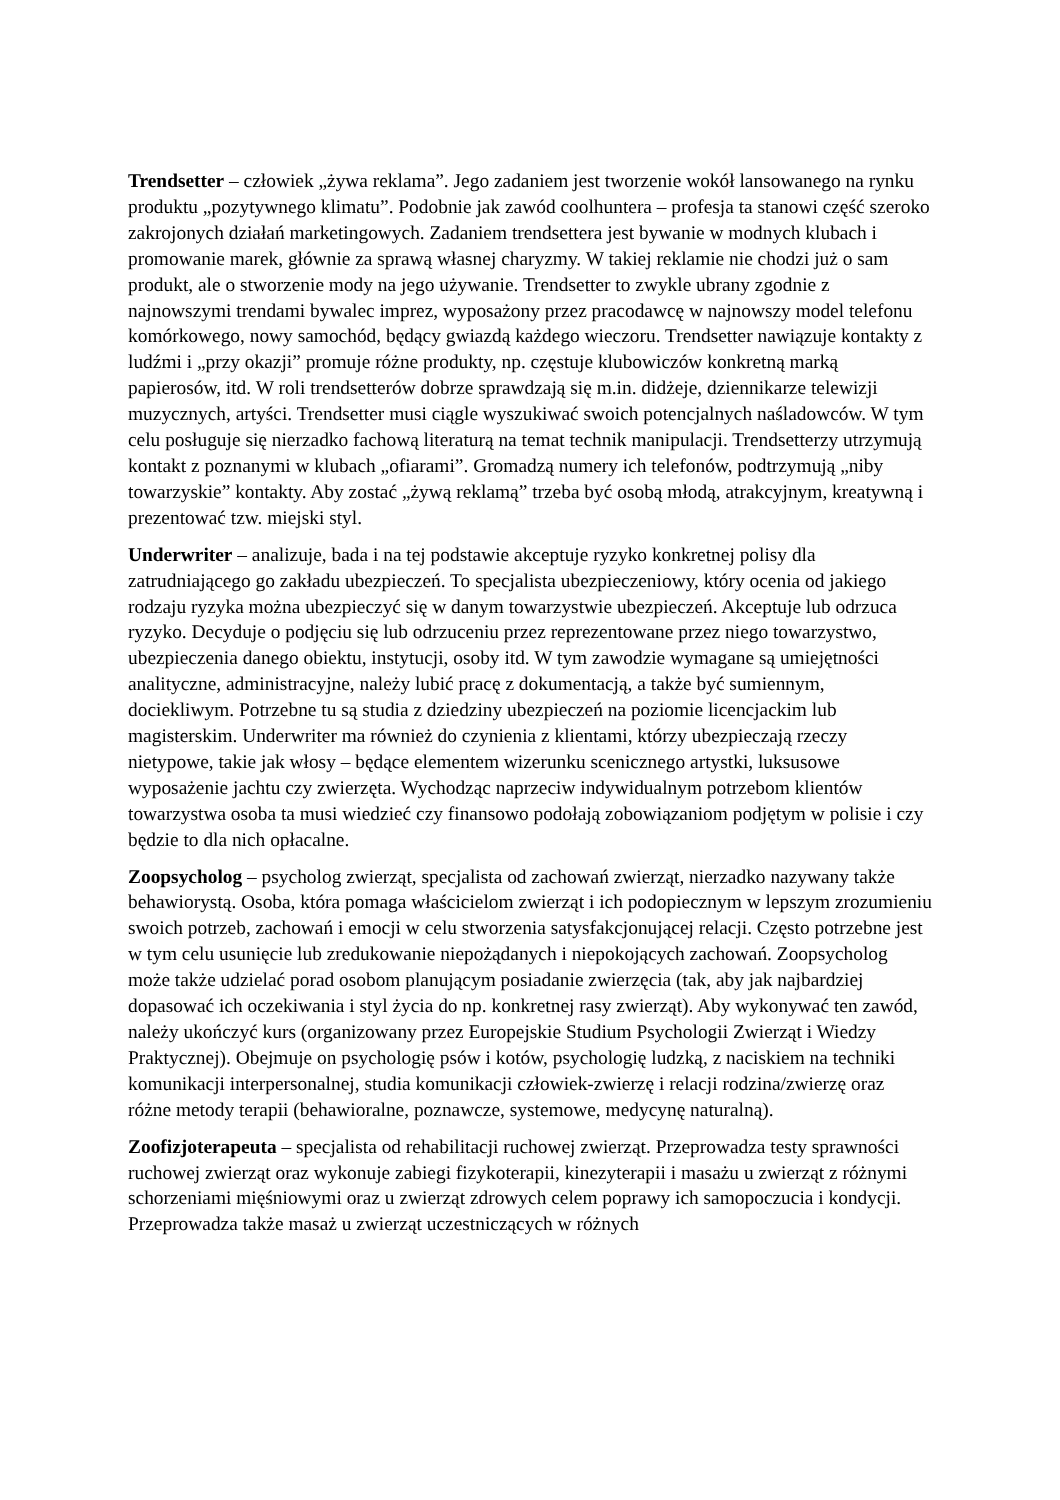Trendsetter – człowiek „żywa reklama”. Jego zadaniem jest tworzenie wokół lansowanego na rynku produktu „pozytywnego klimatu”. Podobnie jak zawód coolhuntera – profesja ta stanowi część szeroko zakrojonych działań marketingowych. Zadaniem trendsettera jest bywanie w modnych klubach i promowanie marek, głównie za sprawą własnej charyzmy. W takiej reklamie nie chodzi już o sam produkt, ale o stworzenie mody na jego używanie. Trendsetter to zwykle ubrany zgodnie z najnowszymi trendami bywalec imprez, wyposażony przez pracodawcę w najnowszy model telefonu komórkowego, nowy samochód, będący gwiazdą każdego wieczoru. Trendsetter nawiązuje kontakty z ludźmi i „przy okazji” promuje różne produkty, np. częstuje klubowiczów konkretną marką papierosów, itd. W roli trendsetterów dobrze sprawdzają się m.in. didżeje, dziennikarze telewizji muzycznych, artyści. Trendsetter musi ciągle wyszukiwać swoich potencjalnych naśladowców. W tym celu posługuje się nierzadko fachową literaturą na temat technik manipulacji. Trendsetterzy utrzymują kontakt z poznanymi w klubach „ofiarami”. Gromadzą numery ich telefonów, podtrzymują „niby towarzyskie” kontakty. Aby zostać „żywą reklamą” trzeba być osobą młodą, atrakcyjnym, kreatywną i prezentować tzw. miejski styl.
Underwriter – analizuje, bada i na tej podstawie akceptuje ryzyko konkretnej polisy dla zatrudniającego go zakładu ubezpieczeń. To specjalista ubezpieczeniowy, który ocenia od jakiego rodzaju ryzyka można ubezpieczyć się w danym towarzystwie ubezpieczeń. Akceptuje lub odrzuca ryzyko. Decyduje o podjęciu się lub odrzuceniu przez reprezentowane przez niego towarzystwo, ubezpieczenia danego obiektu, instytucji, osoby itd. W tym zawodzie wymagane są umiejętności analityczne, administracyjne, należy lubić pracę z dokumentacją, a także być sumiennym, dociekliwym. Potrzebne tu są studia z dziedziny ubezpieczeń na poziomie licencjackim lub magisterskim. Underwriter ma również do czynienia z klientami, którzy ubezpieczają rzeczy nietypowe, takie jak włosy – będące elementem wizerunku scenicznego artystki, luksusowe wyposażenie jachtu czy zwierzęta. Wychodząc naprzeciw indywidualnym potrzebom klientów towarzystwa osoba ta musi wiedzieć czy finansowo podołają zobowiązaniom podjętym w polisie i czy będzie to dla nich opłacalne.
Zoopsycholog – psycholog zwierząt, specjalista od zachowań zwierząt, nierzadko nazywany także behawiorystą. Osoba, która pomaga właścicielom zwierząt i ich podopiecznym w lepszym zrozumieniu swoich potrzeb, zachowań i emocji w celu stworzenia satysfakcjonującej relacji. Często potrzebne jest w tym celu usunięcie lub zredukowanie niepożądanych i niepokojących zachowań. Zoopsycholog może także udzielać porad osobom planującym posiadanie zwierzęcia (tak, aby jak najbardziej dopasować ich oczekiwania i styl życia do np. konkretnej rasy zwierząt). Aby wykonywać ten zawód, należy ukończyć kurs (organizowany przez Europejskie Studium Psychologii Zwierząt i Wiedzy Praktycznej). Obejmuje on psychologię psów i kotów, psychologię ludzką, z naciskiem na techniki komunikacji interpersonalnej, studia komunikacji człowiek-zwierzę i relacji rodzina/zwierzę oraz różne metody terapii (behawioralne, poznawcze, systemowe, medycynę naturalną).
Zoofizjoterapeuta – specjalista od rehabilitacji ruchowej zwierząt. Przeprowadza testy sprawności ruchowej zwierząt oraz wykonuje zabiegi fizykoterapii, kinezyterapii i masażu u zwierząt z różnymi schorzeniami mięśniowymi oraz u zwierząt zdrowych celem poprawy ich samopoczucia i kondycji. Przeprowadza także masaż u zwierząt uczestniczących w różnych